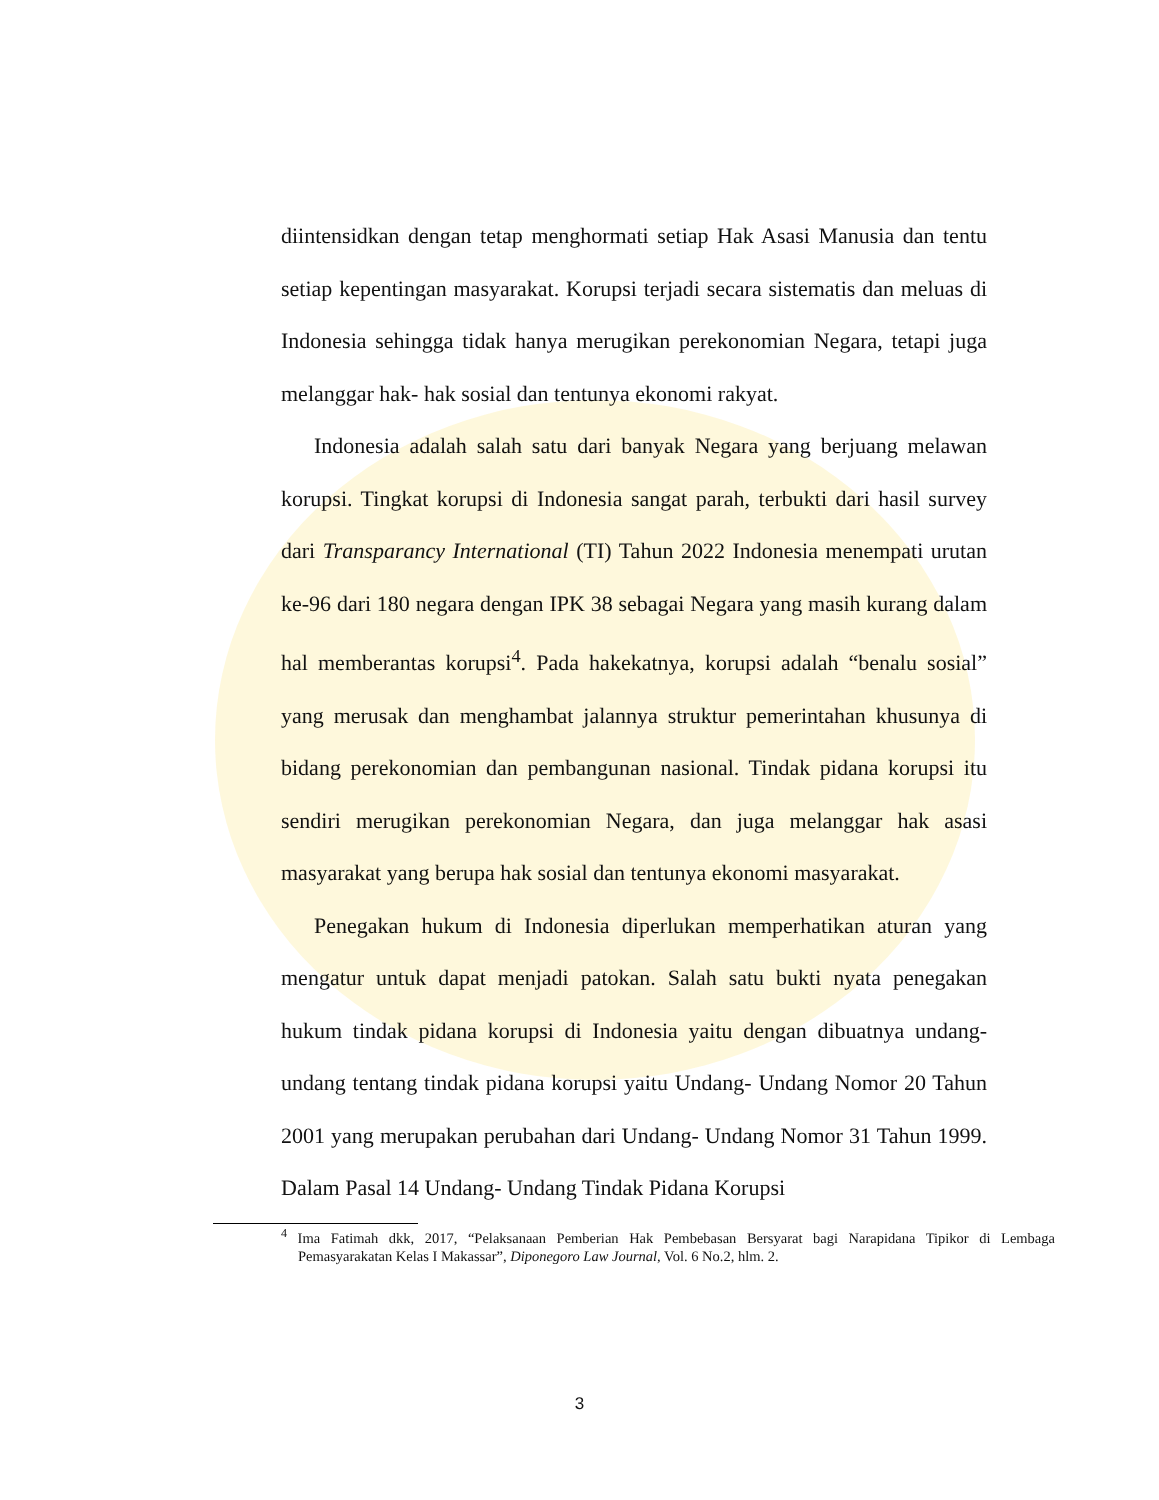diintensidkan dengan tetap menghormati setiap Hak Asasi Manusia dan tentu setiap kepentingan masyarakat. Korupsi terjadi secara sistematis dan meluas di Indonesia sehingga tidak hanya merugikan perekonomian Negara, tetapi juga melanggar hak- hak sosial dan tentunya ekonomi rakyat.
Indonesia adalah salah satu dari banyak Negara yang berjuang melawan korupsi. Tingkat korupsi di Indonesia sangat parah, terbukti dari hasil survey dari Transparancy International (TI) Tahun 2022 Indonesia menempati urutan ke-96 dari 180 negara dengan IPK 38 sebagai Negara yang masih kurang dalam hal memberantas korupsi<sup>4</sup>. Pada hakekatnya, korupsi adalah “benalu sosial” yang merusak dan menghambat jalannya struktur pemerintahan khusunya di bidang perekonomian dan pembangunan nasional. Tindak pidana korupsi itu sendiri merugikan perekonomian Negara, dan juga melanggar hak asasi masyarakat yang berupa hak sosial dan tentunya ekonomi masyarakat.
Penegakan hukum di Indonesia diperlukan memperhatikan aturan yang mengatur untuk dapat menjadi patokan. Salah satu bukti nyata penegakan hukum tindak pidana korupsi di Indonesia yaitu dengan dibuatnya undang-undang tentang tindak pidana korupsi yaitu Undang- Undang Nomor 20 Tahun 2001 yang merupakan perubahan dari Undang- Undang Nomor 31 Tahun 1999. Dalam Pasal 14 Undang- Undang Tindak Pidana Korupsi
<sup>4</sup> Ima Fatimah dkk, 2017, “Pelaksanaan Pemberian Hak Pembebasan Bersyarat bagi Narapidana Tipikor di Lembaga Pemasyarakatan Kelas I Makassar”, Diponegoro Law Journal, Vol. 6 No.2, hlm. 2.
3